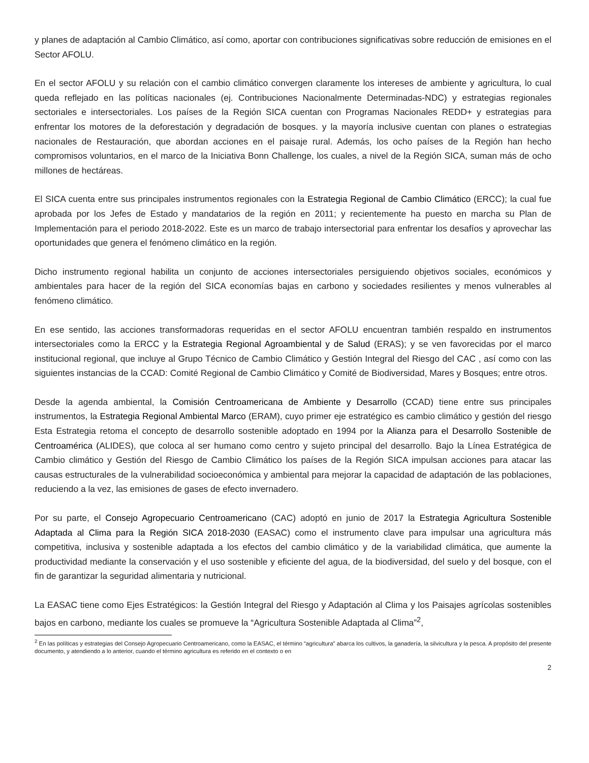y planes de adaptación al Cambio Climático, así como, aportar con contribuciones significativas sobre reducción de emisiones en el Sector AFOLU.
En el sector AFOLU y su relación con el cambio climático convergen claramente los intereses de ambiente y agricultura, lo cual queda reflejado en las políticas nacionales (ej. Contribuciones Nacionalmente Determinadas-NDC) y estrategias regionales sectoriales e intersectoriales. Los países de la Región SICA cuentan con Programas Nacionales REDD+ y estrategias para enfrentar los motores de la deforestación y degradación de bosques. y la mayoría inclusive cuentan con planes o estrategias nacionales de Restauración, que abordan acciones en el paisaje rural. Además, los ocho países de la Región han hecho compromisos voluntarios, en el marco de la Iniciativa Bonn Challenge, los cuales, a nivel de la Región SICA, suman más de ocho millones de hectáreas.
El SICA cuenta entre sus principales instrumentos regionales con la Estrategia Regional de Cambio Climático (ERCC); la cual fue aprobada por los Jefes de Estado y mandatarios de la región en 2011; y recientemente ha puesto en marcha su Plan de Implementación para el periodo 2018-2022. Este es un marco de trabajo intersectorial para enfrentar los desafíos y aprovechar las oportunidades que genera el fenómeno climático en la región.
Dicho instrumento regional habilita un conjunto de acciones intersectoriales persiguiendo objetivos sociales, económicos y ambientales para hacer de la región del SICA economías bajas en carbono y sociedades resilientes y menos vulnerables al fenómeno climático.
En ese sentido, las acciones transformadoras requeridas en el sector AFOLU encuentran también respaldo en instrumentos intersectoriales como la ERCC y la Estrategia Regional Agroambiental y de Salud (ERAS); y se ven favorecidas por el marco institucional regional, que incluye al Grupo Técnico de Cambio Climático y Gestión Integral del Riesgo del CAC , así como con las siguientes instancias de la CCAD: Comité Regional de Cambio Climático y Comité de Biodiversidad, Mares y Bosques; entre otros.
Desde la agenda ambiental, la Comisión Centroamericana de Ambiente y Desarrollo (CCAD) tiene entre sus principales instrumentos, la Estrategia Regional Ambiental Marco (ERAM), cuyo primer eje estratégico es cambio climático y gestión del riesgo Esta Estrategia retoma el concepto de desarrollo sostenible adoptado en 1994 por la Alianza para el Desarrollo Sostenible de Centroamérica (ALIDES), que coloca al ser humano como centro y sujeto principal del desarrollo. Bajo la Línea Estratégica de Cambio climático y Gestión del Riesgo de Cambio Climático los países de la Región SICA impulsan acciones para atacar las causas estructurales de la vulnerabilidad socioeconómica y ambiental para mejorar la capacidad de adaptación de las poblaciones, reduciendo a la vez, las emisiones de gases de efecto invernadero.
Por su parte, el Consejo Agropecuario Centroamericano (CAC) adoptó en junio de 2017 la Estrategia Agricultura Sostenible Adaptada al Clima para la Región SICA 2018-2030 (EASAC) como el instrumento clave para impulsar una agricultura más competitiva, inclusiva y sostenible adaptada a los efectos del cambio climático y de la variabilidad climática, que aumente la productividad mediante la conservación y el uso sostenible y eficiente del agua, de la biodiversidad, del suelo y del bosque, con el fin de garantizar la seguridad alimentaria y nutricional.
La EASAC tiene como Ejes Estratégicos: la Gestión Integral del Riesgo y Adaptación al Clima y los Paisajes agrícolas sostenibles bajos en carbono, mediante los cuales se promueve la “Agricultura Sostenible Adaptada al Clima”<sup>2</sup>,
<sup>2</sup> En las políticas y estrategias del Consejo Agropecuario Centroamericano, como la EASAC, el término “agricultura” abarca los cultivos, la ganadería, la silvicultura y la pesca. A propósito del presente documento, y atendiendo a lo anterior, cuando el término agricultura es referido en el contexto o en
2